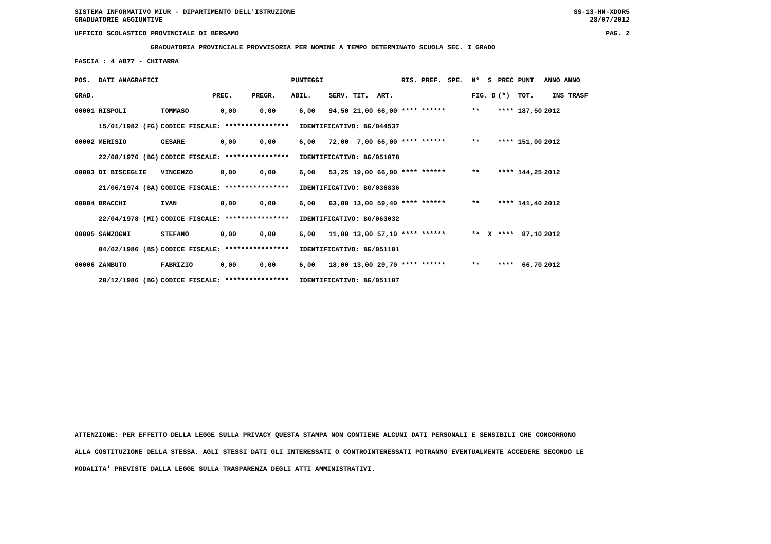SISTEMA INFORMATIVO MIUR - DIPARTIMENTO DELL'ISTRUZIONE
GRADUATORIE AGGIUNTIVE SS-13-HN-XDOR5
28/07/2012
UFFICIO SCOLASTICO PROVINCIALE DI BERGAMO PAG. 2
GRADUATORIA PROVINCIALE PROVVISORIA PER NOMINE A TEMPO DETERMINATO SCUOLA SEC. I GRADO
FASCIA : 4 AB77 - CHITARRA
| POS. DATI ANAGRAFICI | | | | PUNTEGGI | | | | RIS. PREF. | SPE. N° S | PREC PUNT | ANNO ANNO |
| --- | --- | --- | --- | --- | --- | --- | --- | --- | --- | --- | --- |
| GRAD. | | PREC. | PREGR. | ABIL. | SERV. | TIT. | ART. | | FIG. D | (*) TOT. | INS TRASF |
| 00001 RISPOLI | TOMMASO | 0,00 | 0,00 | 6,00 | 94,50 | 21,00 | 66,00 | **** ****** | ** | **** 187,50 | 2012 |
| 15/01/1982 (FG) | CODICE FISCALE: **************** | | | IDENTIFICATIVO: BG/044537 | | | | | | | |
| 00002 MERISIO | CESARE | 0,00 | 0,00 | 6,00 | 72,00 | 7,00 | 66,00 | **** ****** | ** | **** 151,00 | 2012 |
| 22/08/1976 (BG) | CODICE FISCALE: **************** | | | IDENTIFICATIVO: BG/051078 | | | | | | | |
| 00003 DI BISCEGLIE | VINCENZO | 0,00 | 0,00 | 6,00 | 53,25 | 19,00 | 66,00 | **** ****** | ** | **** 144,25 | 2012 |
| 21/06/1974 (BA) | CODICE FISCALE: **************** | | | IDENTIFICATIVO: BG/036836 | | | | | | | |
| 00004 BRACCHI | IVAN | 0,00 | 0,00 | 6,00 | 63,00 | 13,00 | 59,40 | **** ****** | ** | **** 141,40 | 2012 |
| 22/04/1978 (MI) | CODICE FISCALE: **************** | | | IDENTIFICATIVO: BG/063032 | | | | | | | |
| 00005 SANZOGNI | STEFANO | 0,00 | 0,00 | 6,00 | 11,00 | 13,00 | 57,10 | **** ****** | ** X | **** 87,10 | 2012 |
| 04/02/1986 (BS) | CODICE FISCALE: **************** | | | IDENTIFICATIVO: BG/051101 | | | | | | | |
| 00006 ZAMBUTO | FABRIZIO | 0,00 | 0,00 | 6,00 | 18,00 | 13,00 | 29,70 | **** ****** | ** | **** 66,70 | 2012 |
| 20/12/1986 (BG) | CODICE FISCALE: **************** | | | IDENTIFICATIVO: BG/051107 | | | | | | | |
ATTENZIONE: PER EFFETTO DELLA LEGGE SULLA PRIVACY QUESTA STAMPA NON CONTIENE ALCUNI DATI PERSONALI E SENSIBILI CHE CONCORRONO
ALLA COSTITUZIONE DELLA STESSA. AGLI STESSI DATI GLI INTERESSATI O CONTROINTERESSATI POTRANNO EVENTUALMENTE ACCEDERE SECONDO LE
MODALITA' PREVISTE DALLA LEGGE SULLA TRASPARENZA DEGLI ATTI AMMINISTRATIVI.